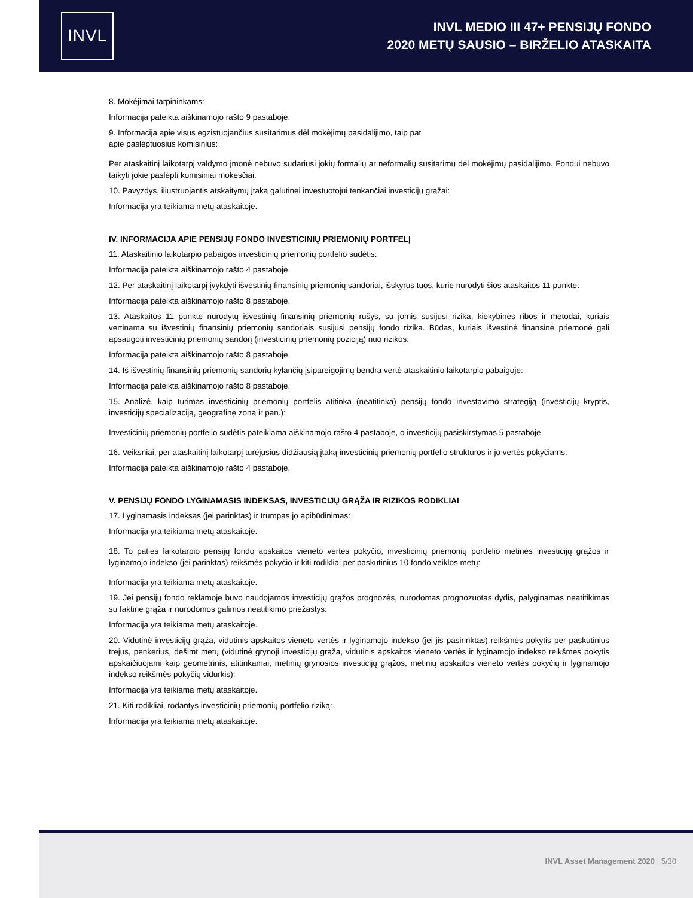INVL
INVL MEDIO III 47+ PENSIJŲ FONDO
2020 METŲ SAUSIO – BIRŽELIO ATASKAITA
8. Mokėjimai tarpininkams:
Informacija pateikta aiškinamojo rašto 9 pastaboje.
9. Informacija apie visus egzistuojančius susitarimus dėl mokėjimų pasidalijimo, taip pat
apie paslėptuosius komisinius:
Per ataskaitinį laikotarpį valdymo įmonė nebuvo sudariusi jokių formalių ar neformalių susitarimų dėl mokėjimų pasidalijimo. Fondui nebuvo taikyti jokie paslėpti komisiniai mokesčiai.
10. Pavyzdys, iliustruojantis atskaitymų įtaką galutinei investuotojui tenkančiai investicijų grąžai:
Informacija yra teikiama metų ataskaitoje.
IV. INFORMACIJA APIE PENSIJŲ FONDO INVESTICINIŲ PRIEMONIŲ PORTFELĮ
11. Ataskaitinio laikotarpio pabaigos investicinių priemonių portfelio sudėtis:
Informacija pateikta aiškinamojo rašto 4 pastaboje.
12. Per ataskaitinį laikotarpį įvykdyti išvestinių finansinių priemonių sandoriai, išskyrus tuos, kurie nurodyti šios ataskaitos 11 punkte:
Informacija pateikta aiškinamojo rašto 8 pastaboje.
13. Ataskaitos 11 punkte nurodytų išvestinių finansinių priemonių rūšys, su jomis susijusi rizika, kiekybinės ribos ir metodai, kuriais vertinama su išvestinių finansinių priemonių sandoriais susijusi pensijų fondo rizika. Būdas, kuriais išvestinė finansinė priemonė gali apsaugoti investicinių priemonių sandorį (investicinių priemonių poziciją) nuo rizikos:
Informacija pateikta aiškinamojo rašto 8 pastaboje.
14. Iš išvestinių finansinių priemonių sandorių kylančių įsipareigojimų bendra vertė ataskaitinio laikotarpio pabaigoje:
Informacija pateikta aiškinamojo rašto 8 pastaboje.
15. Analizė, kaip turimas investicinių priemonių portfelis atitinka (neatitinka) pensijų fondo investavimo strategiją (investicijų kryptis, investicijų specializaciją, geografinę zoną ir pan.):
Investicinių priemonių portfelio sudėtis pateikiama aiškinamojo rašto 4 pastaboje, o investicijų pasiskirstymas 5 pastaboje.
16. Veiksniai, per ataskaitinį laikotarpį turėjusius didžiausią įtaką investicinių priemonių portfelio struktūros ir jo vertės pokyčiams:
Informacija pateikta aiškinamojo rašto 4 pastaboje.
V. PENSIJŲ FONDO LYGINAMASIS INDEKSAS, INVESTICIJŲ GRĄŽA IR RIZIKOS RODIKLIAI
17. Lyginamasis indeksas (jei parinktas) ir trumpas jo apibūdinimas:
Informacija yra teikiama metų ataskaitoje.
18. To paties laikotarpio pensijų fondo apskaitos vieneto vertės pokyčio, investicinių priemonių portfelio metinės investicijų grąžos ir lyginamojo indekso (jei parinktas) reikšmės pokyčio ir kiti rodikliai per paskutinius 10 fondo veiklos metų:
Informacija yra teikiama metų ataskaitoje.
19. Jei pensijų fondo reklamoje buvo naudojamos investicijų grąžos prognozės, nurodomas prognozuotas dydis, palyginamas neatitikimas su faktine grąža ir nurodomos galimos neatitikimo priežastys:
Informacija yra teikiama metų ataskaitoje.
20. Vidutinė investicijų grąža, vidutinis apskaitos vieneto vertės ir lyginamojo indekso (jei jis pasirinktas) reikšmės pokytis per paskutinius trejus, penkerius, dešimt metų (vidutinė grynoji investicijų grąža, vidutinis apskaitos vieneto vertės ir lyginamojo indekso reikšmės pokytis apskaičiuojami kaip geometrinis, atitinkamai, metinių grynosios investicijų grąžos, metinių apskaitos vieneto vertės pokyčių ir lyginamojo indekso reikšmės pokyčių vidurkis):
Informacija yra teikiama metų ataskaitoje.
21. Kiti rodikliai, rodantys investicinių priemonių portfelio riziką:
Informacija yra teikiama metų ataskaitoje.
INVL Asset Management 2020 | 5/30